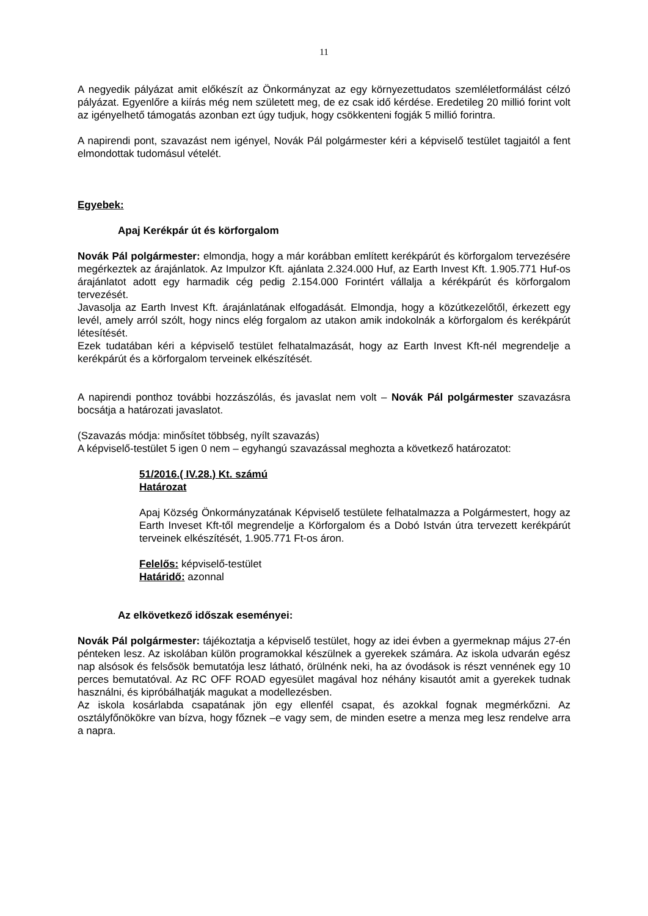11
A negyedik pályázat amit előkészít az Önkormányzat az egy környezettudatos szemléletformálást célzó pályázat. Egyenlőre a kiírás még nem született meg, de ez csak idő kérdése. Eredetileg 20 millió forint volt az igényelhető támogatás azonban ezt úgy tudjuk, hogy csökkenteni fogják 5 millió forintra.
A napirendi pont, szavazást nem igényel, Novák Pál polgármester kéri a képviselő testület tagjaitól a fent elmondottak tudomásul vételét.
Egyebek:
Apaj Kerékpár út és körforgalom
Novák Pál polgármester: elmondja, hogy a már korábban említett kerékpárút és körforgalom tervezésére megérkeztek az árajánlatok. Az Impulzor Kft. ajánlata 2.324.000 Huf, az Earth Invest Kft. 1.905.771 Huf-os árajánlatot adott egy harmadik cég pedig 2.154.000 Forintért vállalja a kérékpárút és körforgalom tervezését.
Javasolja az Earth Invest Kft. árajánlatának elfogadását. Elmondja, hogy a közútkezelőtől, érkezett egy levél, amely arról szólt, hogy nincs elég forgalom az utakon amik indokolnák a körforgalom és kerékpárút létesítését.
Ezek tudatában kéri a képviselő testület felhatalmazását, hogy az Earth Invest Kft-nél megrendelje a kerékpárút és a körforgalom terveinek elkészítését.
A napirendi ponthoz további hozzászólás, és javaslat nem volt – Novák Pál polgármester szavazásra bocsátja a határozati javaslatot.
(Szavazás módja: minősítet többség, nyílt szavazás)
A képviselő-testület 5 igen 0 nem – egyhangú szavazással meghozta a következő határozatot:
51/2016.( IV.28.) Kt. számú
Határozat
Apaj Község Önkormányzatának Képviselő testülete felhatalmazza a Polgármestert, hogy az Earth Inveset Kft-től megrendelje a Körforgalom és a Dobó István útra tervezett kerékpárút terveinek elkészítését, 1.905.771 Ft-os áron.
Felelős: képviselő-testület
Határidő: azonnal
Az elkövetkező időszak eseményei:
Novák Pál polgármester: tájékoztatja a képviselő testület, hogy az idei évben a gyermeknap május 27-én pénteken lesz. Az iskolában külön programokkal készülnek a gyerekek számára. Az iskola udvarán egész nap alsósok és felsősök bemutatója lesz látható, örülnénk neki, ha az óvodások is részt vennének egy 10 perces bemutatóval. Az RC OFF ROAD egyesület magával hoz néhány kisautót amit a gyerekek tudnak használni, és kipróbálhatják magukat a modellezésben.
Az iskola kosárlabda csapatának jön egy ellenfél csapat, és azokkal fognak megmérkőzni. Az osztályfőnökökre van bízva, hogy főznek –e vagy sem, de minden esetre a menza meg lesz rendelve arra a napra.